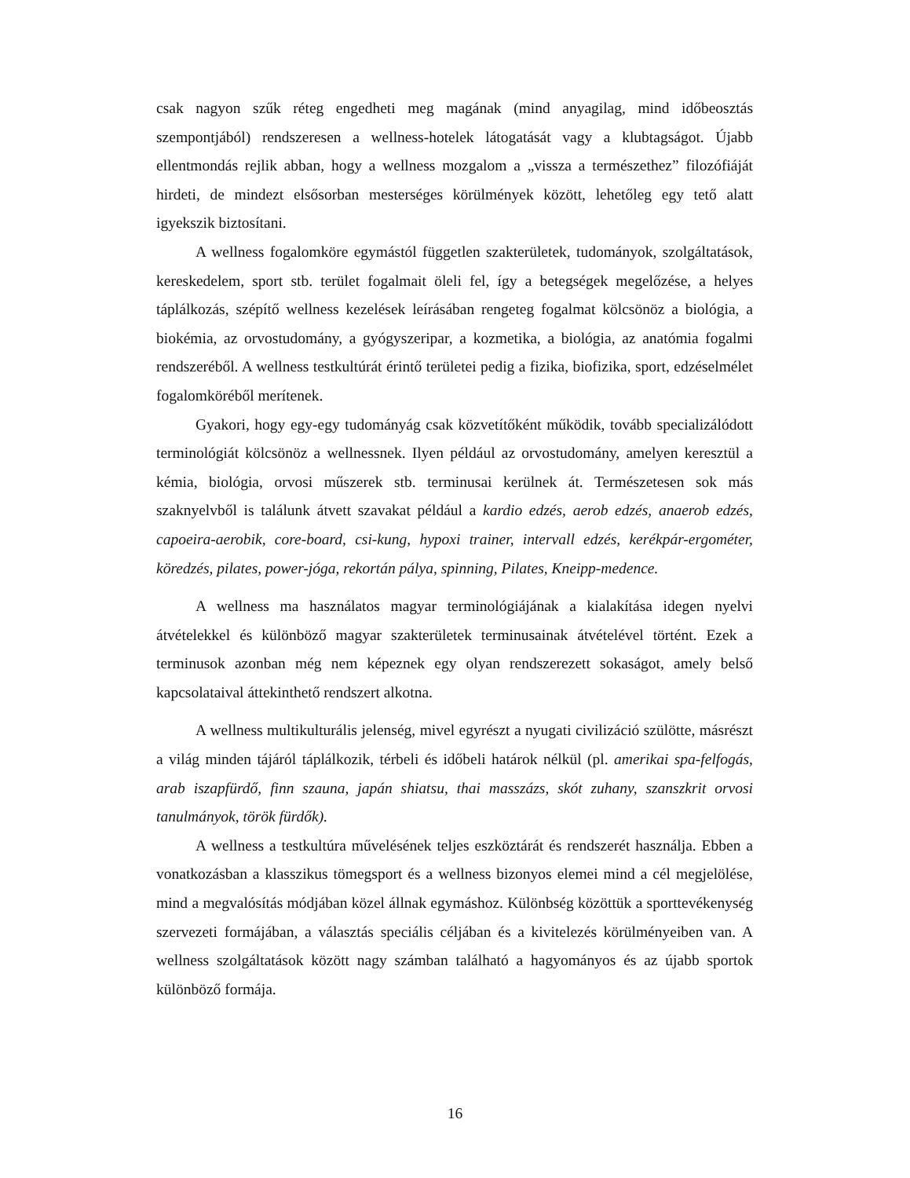csak nagyon szűk réteg engedheti meg magának (mind anyagilag, mind időbeosztás szempontjából) rendszeresen a wellness-hotelek látogatását vagy a klubtagságot. Újabb ellentmondás rejlik abban, hogy a wellness mozgalom a „vissza a természethez” filozófiáját hirdeti, de mindezt elsősorban mesterséges körülmények között, lehetőleg egy tető alatt igyekszik biztosítani.
A wellness fogalomköre egymástól független szakterületek, tudományok, szolgáltatások, kereskedelem, sport stb. terület fogalmait öleli fel, így a betegségek megelőzése, a helyes táplálkozás, szépítő wellness kezelések leírásában rengeteg fogalmat kölcsönöz a biológia, a biokémia, az orvostudomány, a gyógyszeripar, a kozmetika, a biológia, az anatómia fogalmi rendszeréből. A wellness testkultúrát érintő területei pedig a fizika, biofizika, sport, edzéselmélet fogalomköréből merítenek.
Gyakori, hogy egy-egy tudományág csak közvetítőként működik, tovább specializálódott terminológiát kölcsönöz a wellnessnek. Ilyen például az orvostudomány, amelyen keresztül a kémia, biológia, orvosi műszerek stb. terminusai kerülnek át. Természetesen sok más szaknyelvből is találunk átvett szavakat például a kardio edzés, aerob edzés, anaerob edzés, capoeira-aerobik, core-board, csi-kung, hypoxi trainer, intervall edzés, kerékpár-ergométer, köredzés, pilates, power-jóga, rekortán pálya, spinning, Pilates, Kneipp-medence.
A wellness ma használatos magyar terminológiájának a kialakítása idegen nyelvi átvételekkel és különböző magyar szakterületek terminusainak átvételével történt. Ezek a terminusok azonban még nem képeznek egy olyan rendszerezett sokaságot, amely belső kapcsolataival áttekinthető rendszert alkotna.
A wellness multikulturális jelenség, mivel egyrészt a nyugati civilizáció szülötte, másrészt a világ minden tájáról táplálkozik, térbeli és időbeli határok nélkül (pl. amerikai spa-felfogás, arab iszapfürdő, finn szauna, japán shiatsu, thai masszázs, skót zuhany, szanszkrit orvosi tanulmányok, török fürdők).
A wellness a testkultúra művelésének teljes eszköztárát és rendszerét használja. Ebben a vonatkozásban a klasszikus tömegsport és a wellness bizonyos elemei mind a cél megjelölése, mind a megvalósítás módjában közel állnak egymáshoz. Különbség közöttük a sporttevékenység szervezeti formájában, a választás speciális céljában és a kivitelezés körülményeiben van. A wellness szolgáltatások között nagy számban található a hagyományos és az újabb sportok különböző formája.
16